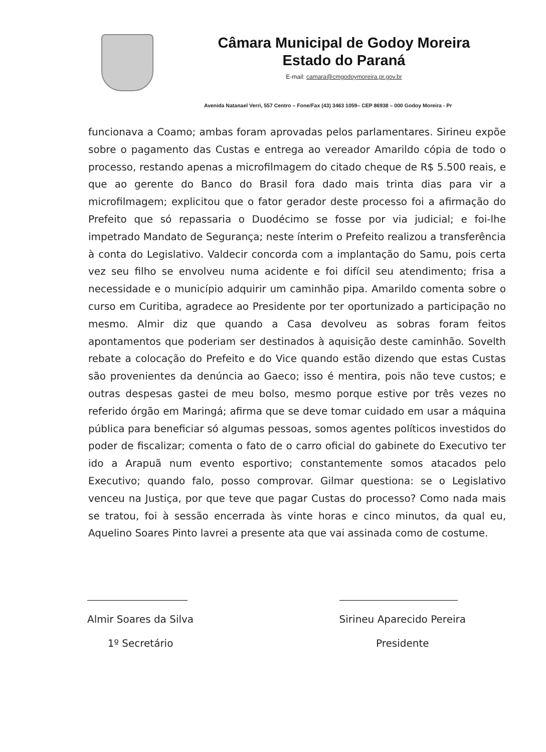Câmara Municipal de Godoy Moreira
Estado do Paraná
E-mail: camara@cmgodoymoreira.pr.gov.br
Avenida Natanael Verri, 557 Centro – Fone/Fax (43) 3463 1059– CEP 86938 – 000 Godoy Moreira - Pr
funcionava a Coamo; ambas foram aprovadas pelos parlamentares. Sirineu expõe sobre o pagamento das Custas e entrega ao vereador Amarildo cópia de todo o processo, restando apenas a microfilmagem do citado cheque de R$ 5.500 reais, e que ao gerente do Banco do Brasil fora dado mais trinta dias para vir a microfilmagem; explicitou que o fator gerador deste processo foi a afirmação do Prefeito que só repassaria o Duodécimo se fosse por via judicial; e foi-lhe impetrado Mandato de Segurança; neste ínterim o Prefeito realizou a transferência à conta do Legislativo. Valdecir concorda com a implantação do Samu, pois certa vez seu filho se envolveu numa acidente e foi difícil seu atendimento; frisa a necessidade e o município adquirir um caminhão pipa. Amarildo comenta sobre o curso em Curitiba, agradece ao Presidente por ter oportunizado a participação no mesmo. Almir diz que quando a Casa devolveu as sobras foram feitos apontamentos que poderiam ser destinados à aquisição deste caminhão. Sovelth rebate a colocação do Prefeito e do Vice quando estão dizendo que estas Custas são provenientes da denúncia ao Gaeco; isso é mentira, pois não teve custos; e outras despesas gastei de meu bolso, mesmo porque estive por três vezes no referido órgão em Maringá; afirma que se deve tomar cuidado em usar a máquina pública para beneficiar só algumas pessoas, somos agentes políticos investidos do poder de fiscalizar; comenta o fato de o carro oficial do gabinete do Executivo ter ido a Arapuã num evento esportivo; constantemente somos atacados pelo Executivo; quando falo, posso comprovar. Gilmar questiona: se o Legislativo venceu na Justiça, por que teve que pagar Custas do processo? Como nada mais se tratou, foi à sessão encerrada às vinte horas e cinco minutos, da qual eu, Aquelino Soares Pinto lavrei a presente ata que vai assinada como de costume.
Almir Soares da Silva
1º Secretário
Sirineu Aparecido Pereira
Presidente